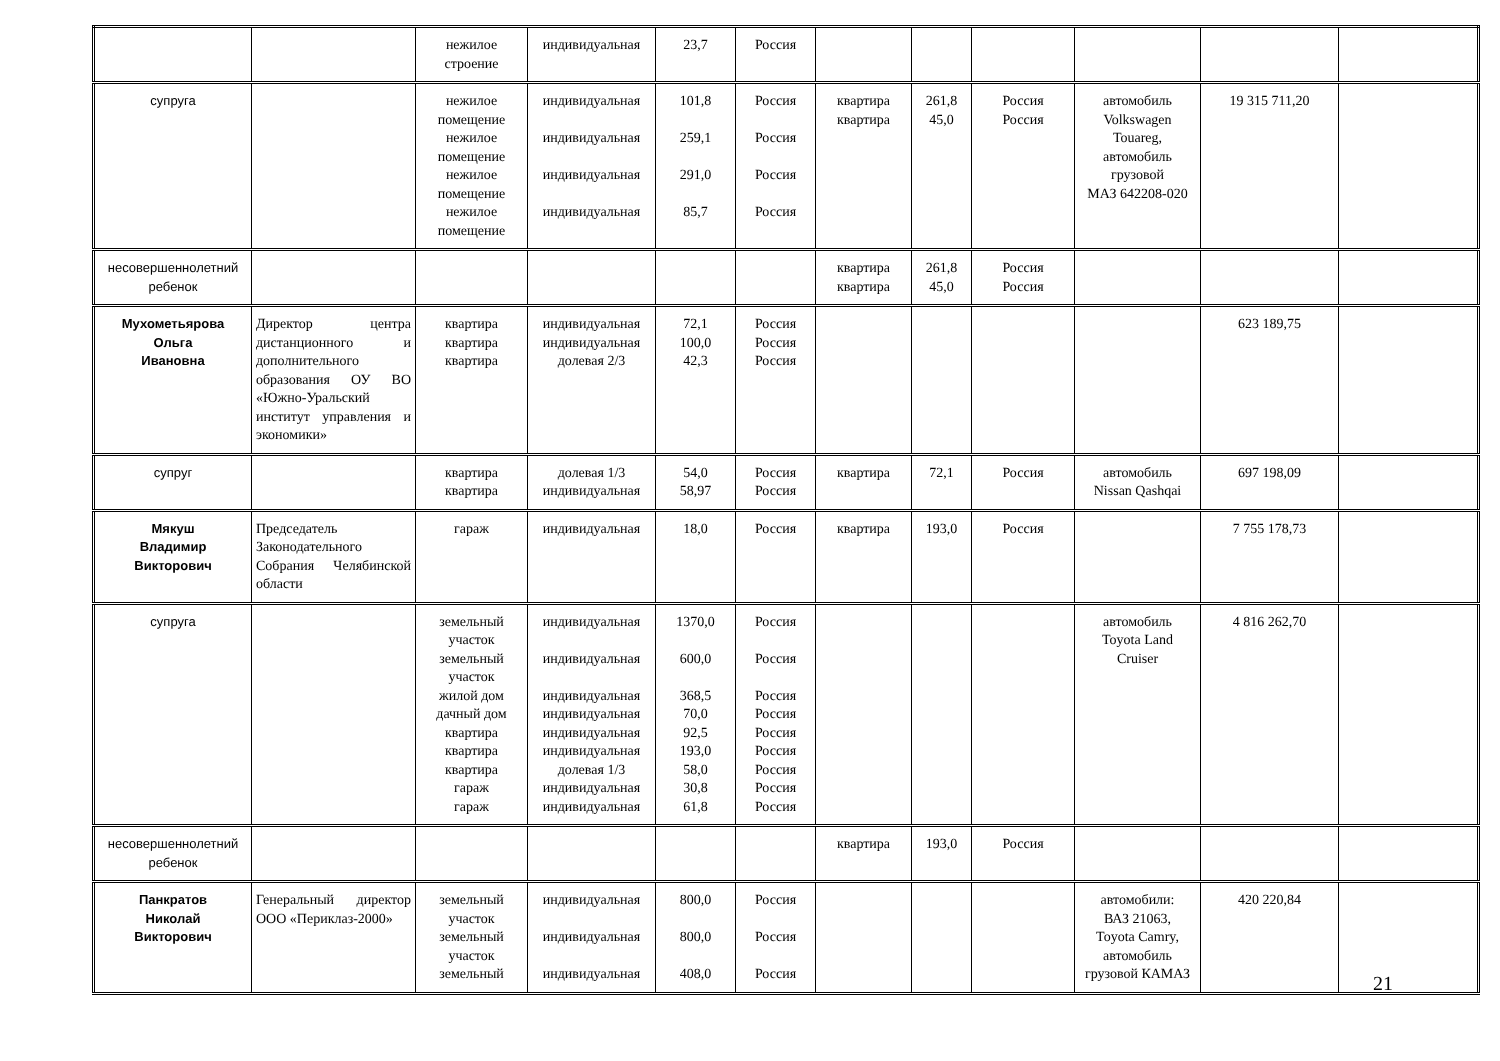| | | нежилое строение | индивидуальная | 23,7 | Россия | | | | | | |
| супруга | | нежилое помещение нежилое помещение нежилое помещение нежилое помещение | индивидуальная индивидуальная индивидуальная индивидуальная | 101,8 259,1 291,0 85,7 | Россия Россия Россия Россия | квартира квартира | 261,8 45,0 | Россия Россия | автомобиль Volkswagen Touareg, автомобиль грузовой МАЗ 642208-020 | 19 315 711,20 | |
| несовершеннолетний ребенок | | | | | | квартира квартира | 261,8 45,0 | Россия Россия | | | |
| Мухометьярова Ольга Ивановна | Директор центра дистанционного и дополнительного образования ОУ ВО «Южно-Уральский институт управления и экономики» | квартира квартира квартира | индивидуальная индивидуальная долевая 2/3 | 72,1 100,0 42,3 | Россия Россия Россия | | | | | 623 189,75 | |
| супруг | | квартира квартира | долевая 1/3 индивидуальная | 54,0 58,97 | Россия Россия | квартира | 72,1 | Россия | автомобиль Nissan Qashqai | 697 198,09 | |
| Мякуш Владимир Викторович | Председатель Законодательного Собрания Челябинской области | гараж | индивидуальная | 18,0 | Россия | квартира | 193,0 | Россия | | 7 755 178,73 | |
| супруга | | земельный участок земельный участок жилой дом дачный дом квартира квартира квартира гараж гараж | индивидуальная индивидуальная индивидуальная индивидуальная индивидуальная индивидуальная долевая 1/3 индивидуальная индивидуальная | 1370,0 600,0 368,5 70,0 92,5 193,0 58,0 30,8 61,8 | Россия Россия Россия Россия Россия Россия Россия Россия Россия | | | | автомобиль Toyota Land Cruiser | 4 816 262,70 | |
| несовершеннолетний ребенок | | | | | | квартира | 193,0 | Россия | | | |
| Панкратов Николай Викторович | Генеральный директор ООО «Периклаз-2000» | земельный участок земельный участок земельный | индивидуальная индивидуальная индивидуальная | 800,0 800,0 408,0 | Россия Россия Россия | | | | автомобили: ВАЗ 21063, Toyota Camry, автомобиль грузовой КАМАЗ | 420 220,84 | |
21